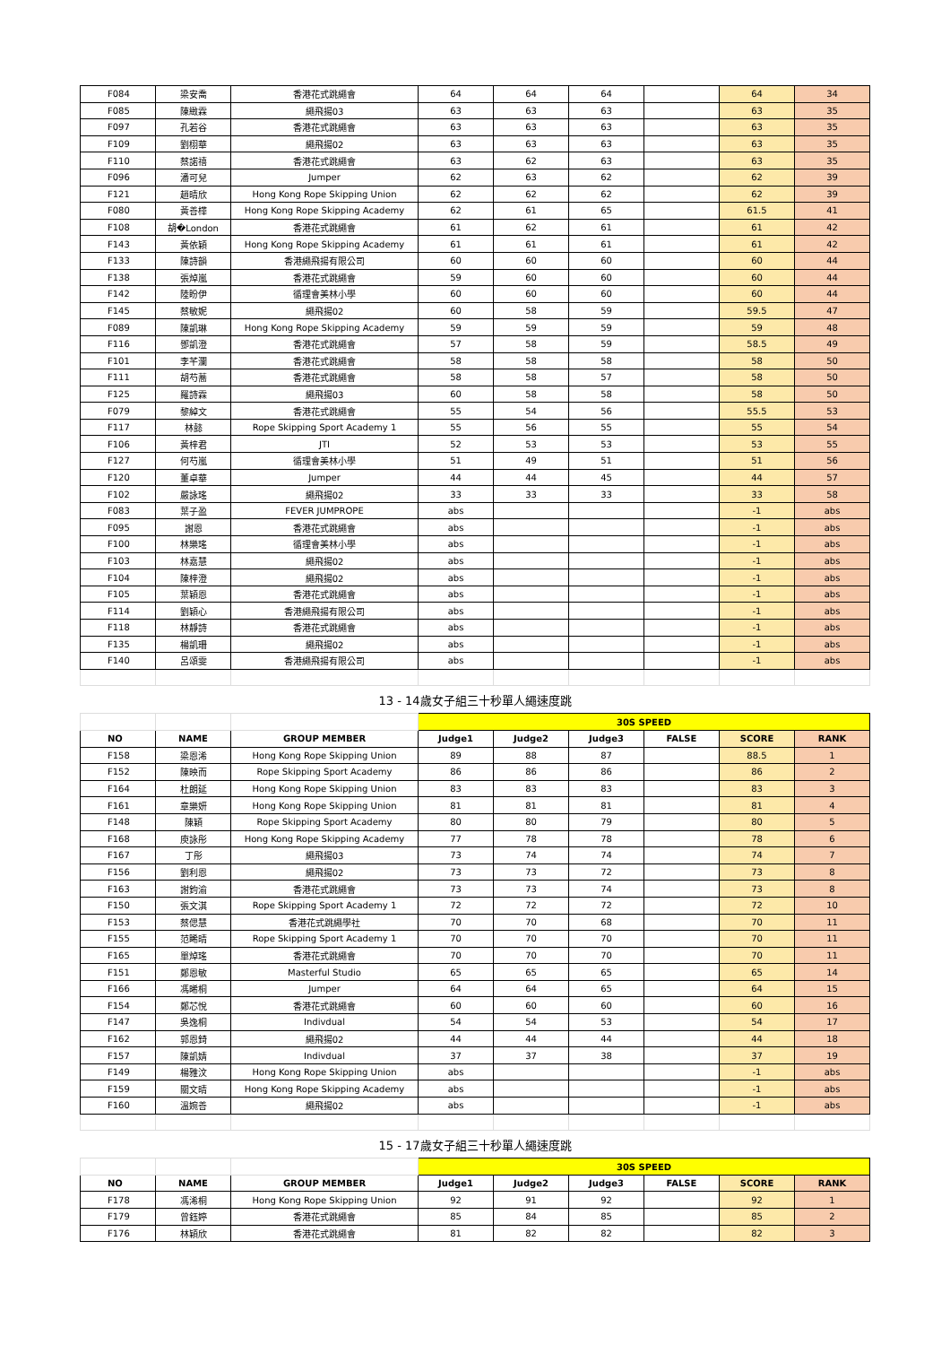| F084 | 梁安喬 | 香港花式跳繩會 | 64 | 64 | 64 | | 64 | 34 |
| F085 | 陳緻霖 | 繩飛揚03 | 63 | 63 | 63 | | 63 | 35 |
| F097 | 孔若谷 | 香港花式跳繩會 | 63 | 63 | 63 | | 63 | 35 |
| F109 | 劉栩華 | 繩飛揚02 | 63 | 63 | 63 | | 63 | 35 |
| F110 | 蔡諾禧 | 香港花式跳繩會 | 63 | 62 | 63 | | 63 | 35 |
| F096 | 潘可兒 | Jumper | 62 | 63 | 62 | | 62 | 39 |
| F121 | 趙晴欣 | Hong Kong Rope Skipping Union | 62 | 62 | 62 | | 62 | 39 |
| F080 | 黃善樺 | Hong Kong Rope Skipping Academy | 62 | 61 | 65 | | 61.5 | 41 |
| F108 | 胡�London | 香港花式跳繩會 | 61 | 62 | 61 | | 61 | 42 |
| F143 | 黃依穎 | Hong Kong Rope Skipping Academy | 61 | 61 | 61 | | 61 | 42 |
| F133 | 陳詩韻 | 香港繩飛揚有限公司 | 60 | 60 | 60 | | 60 | 44 |
| F138 | 張焯嵐 | 香港花式跳繩會 | 59 | 60 | 60 | | 60 | 44 |
| F142 | 陸盼伊 | 循理會美林小學 | 60 | 60 | 60 | | 60 | 44 |
| F145 | 蔡敏妮 | 繩飛揚02 | 60 | 58 | 59 | | 59.5 | 47 |
| F089 | 陳凱琳 | Hong Kong Rope Skipping Academy | 59 | 59 | 59 | | 59 | 48 |
| F116 | 鄧凱澄 | 香港花式跳繩會 | 57 | 58 | 59 | | 58.5 | 49 |
| F101 | 李芊瀾 | 香港花式跳繩會 | 58 | 58 | 58 | | 58 | 50 |
| F111 | 胡芍蕎 | 香港花式跳繩會 | 58 | 58 | 57 | | 58 | 50 |
| F125 | 羅詩霖 | 繩飛揚03 | 60 | 58 | 58 | | 58 | 50 |
| F079 | 黎綽文 | 香港花式跳繩會 | 55 | 54 | 56 | | 55.5 | 53 |
| F117 | 林懿 | Rope Skipping Sport Academy 1 | 55 | 56 | 55 | | 55 | 54 |
| F106 | 黃梓君 | JTI | 52 | 53 | 53 | | 53 | 55 |
| F127 | 何芍嵐 | 循理會美林小學 | 51 | 49 | 51 | | 51 | 56 |
| F120 | 董卓華 | Jumper | 44 | 44 | 45 | | 44 | 57 |
| F102 | 嚴詠瑤 | 繩飛揚02 | 33 | 33 | 33 | | 33 | 58 |
| F083 | 葉子盈 | FEVER JUMPROPE | abs | | | | -1 | abs |
| F095 | 謝恩 | 香港花式跳繩會 | abs | | | | -1 | abs |
| F100 | 林樂瑤 | 循理會美林小學 | abs | | | | -1 | abs |
| F103 | 林嘉慧 | 繩飛揚02 | abs | | | | -1 | abs |
| F104 | 陳梓澄 | 繩飛揚02 | abs | | | | -1 | abs |
| F105 | 葉穎恩 | 香港花式跳繩會 | abs | | | | -1 | abs |
| F114 | 劉穎心 | 香港繩飛揚有限公司 | abs | | | | -1 | abs |
| F118 | 林靜詩 | 香港花式跳繩會 | abs | | | | -1 | abs |
| F135 | 楊凱珊 | 繩飛揚02 | abs | | | | -1 | abs |
| F140 | 呂頌雯 | 香港繩飛揚有限公司 | abs | | | | -1 | abs |
| 13 - 14歲女子組三十秒單人繩速度跳 | | | | | | | | |
| | | | 30S SPEED | | | | | |
| NO | NAME | GROUP MEMBER | Judge1 | Judge2 | Judge3 | FALSE | SCORE | RANK |
| F158 | 梁恩浠 | Hong Kong Rope Skipping Union | 89 | 88 | 87 | | 88.5 | 1 |
| F152 | 陳映而 | Rope Skipping Sport Academy | 86 | 86 | 86 | | 86 | 2 |
| F164 | 杜朗延 | Hong Kong Rope Skipping Union | 83 | 83 | 83 | | 83 | 3 |
| F161 | 章樂妍 | Hong Kong Rope Skipping Union | 81 | 81 | 81 | | 81 | 4 |
| F148 | 陳穎 | Rope Skipping Sport Academy | 80 | 80 | 79 | | 80 | 5 |
| F168 | 庾詠彤 | Hong Kong Rope Skipping Academy | 77 | 78 | 78 | | 78 | 6 |
| F167 | 丁彤 | 繩飛揚03 | 73 | 74 | 74 | | 74 | 7 |
| F156 | 劉利恩 | 繩飛揚02 | 73 | 73 | 72 | | 73 | 8 |
| F163 | 謝鈞渝 | 香港花式跳繩會 | 73 | 73 | 74 | | 73 | 8 |
| F150 | 張文淇 | Rope Skipping Sport Academy 1 | 72 | 72 | 72 | | 72 | 10 |
| F153 | 蔡偲慧 | 香港花式跳繩學社 | 70 | 70 | 68 | | 70 | 11 |
| F155 | 范睎晴 | Rope Skipping Sport Academy 1 | 70 | 70 | 70 | | 70 | 11 |
| F165 | 單焯瑤 | 香港花式跳繩會 | 70 | 70 | 70 | | 70 | 11 |
| F151 | 鄭恩敏 | Masterful Studio | 65 | 65 | 65 | | 65 | 14 |
| F166 | 馮晞桐 | Jumper | 64 | 64 | 65 | | 64 | 15 |
| F154 | 鄭芯悅 | 香港花式跳繩會 | 60 | 60 | 60 | | 60 | 16 |
| F147 | 吳逸桐 | Indivdual | 54 | 54 | 53 | | 54 | 17 |
| F162 | 郭恩錡 | 繩飛揚02 | 44 | 44 | 44 | | 44 | 18 |
| F157 | 陳凱婧 | Indivdual | 37 | 37 | 38 | | 37 | 19 |
| F149 | 楊雅汶 | Hong Kong Rope Skipping Union | abs | | | | -1 | abs |
| F159 | 關文晴 | Hong Kong Rope Skipping Academy | abs | | | | -1 | abs |
| F160 | 溫婉善 | 繩飛揚02 | abs | | | | -1 | abs |
| 15 - 17歲女子組三十秒單人繩速度跳 | | | | | | | | |
| | | | 30S SPEED | | | | | |
| NO | NAME | GROUP MEMBER | Judge1 | Judge2 | Judge3 | FALSE | SCORE | RANK |
| F178 | 馮浠桐 | Hong Kong Rope Skipping Union | 92 | 91 | 92 | | 92 | 1 |
| F179 | 曾鈺婷 | 香港花式跳繩會 | 85 | 84 | 85 | | 85 | 2 |
| F176 | 林穎欣 | 香港花式跳繩會 | 81 | 82 | 82 | | 82 | 3 |